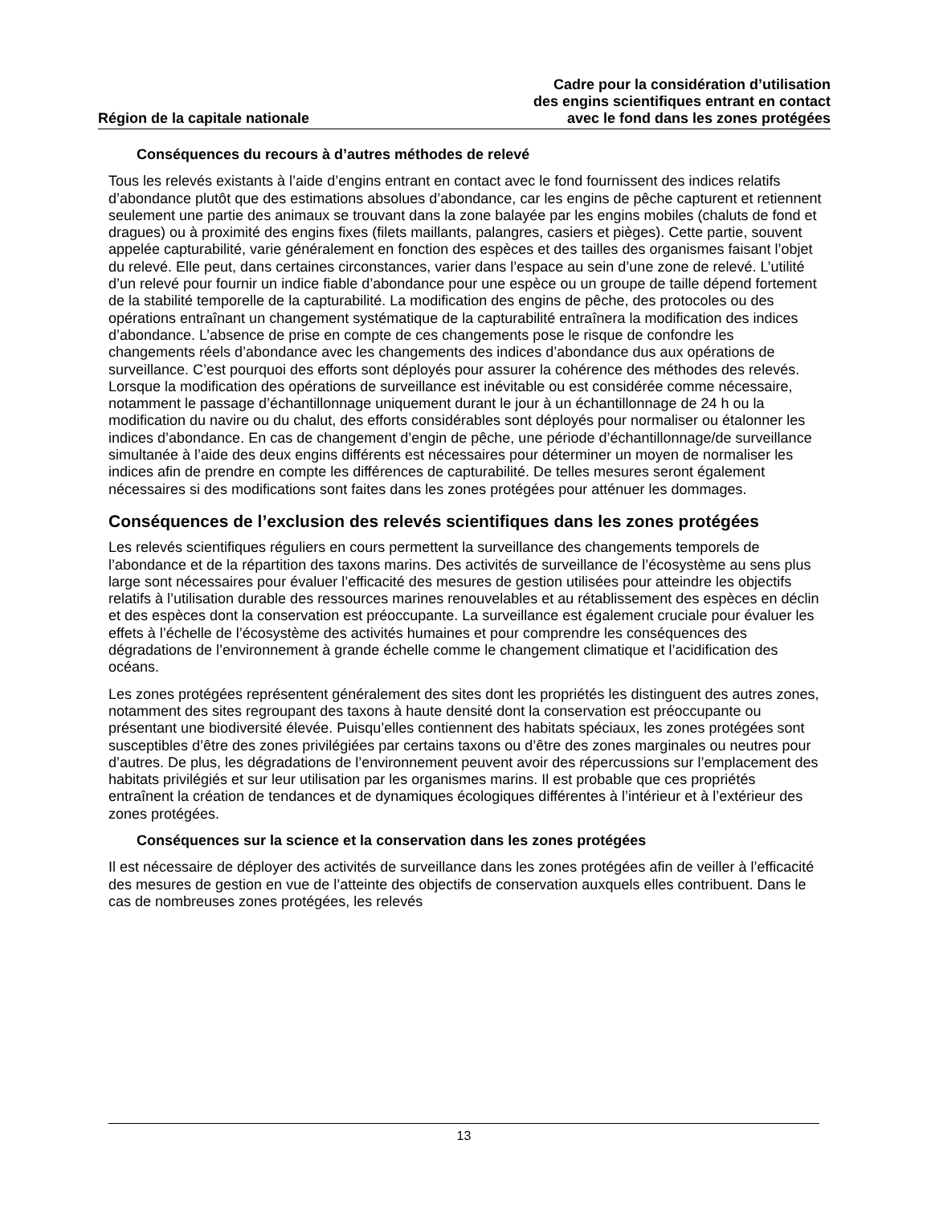Région de la capitale nationale
Cadre pour la considération d’utilisation
des engins scientifiques entrant en contact
avec le fond dans les zones protégées
Conséquences du recours à d’autres méthodes de relevé
Tous les relevés existants à l’aide d’engins entrant en contact avec le fond fournissent des indices relatifs d’abondance plutôt que des estimations absolues d’abondance, car les engins de pêche capturent et retiennent seulement une partie des animaux se trouvant dans la zone balayée par les engins mobiles (chaluts de fond et dragues) ou à proximité des engins fixes (filets maillants, palangres, casiers et pièges). Cette partie, souvent appelée capturabilité, varie généralement en fonction des espèces et des tailles des organismes faisant l’objet du relevé. Elle peut, dans certaines circonstances, varier dans l’espace au sein d’une zone de relevé. L’utilité d’un relevé pour fournir un indice fiable d’abondance pour une espèce ou un groupe de taille dépend fortement de la stabilité temporelle de la capturabilité. La modification des engins de pêche, des protocoles ou des opérations entraînant un changement systématique de la capturabilité entraînera la modification des indices d’abondance. L’absence de prise en compte de ces changements pose le risque de confondre les changements réels d’abondance avec les changements des indices d’abondance dus aux opérations de surveillance. C’est pourquoi des efforts sont déployés pour assurer la cohérence des méthodes des relevés. Lorsque la modification des opérations de surveillance est inévitable ou est considérée comme nécessaire, notamment le passage d’échantillonnage uniquement durant le jour à un échantillonnage de 24 h ou la modification du navire ou du chalut, des efforts considérables sont déployés pour normaliser ou étalonner les indices d’abondance. En cas de changement d’engin de pêche, une période d’échantillonnage/de surveillance simultanée à l’aide des deux engins différents est nécessaires pour déterminer un moyen de normaliser les indices afin de prendre en compte les différences de capturabilité. De telles mesures seront également nécessaires si des modifications sont faites dans les zones protégées pour atténuer les dommages.
Conséquences de l’exclusion des relevés scientifiques dans les zones protégées
Les relevés scientifiques réguliers en cours permettent la surveillance des changements temporels de l’abondance et de la répartition des taxons marins. Des activités de surveillance de l’écosystème au sens plus large sont nécessaires pour évaluer l’efficacité des mesures de gestion utilisées pour atteindre les objectifs relatifs à l’utilisation durable des ressources marines renouvelables et au rétablissement des espèces en déclin et des espèces dont la conservation est préoccupante. La surveillance est également cruciale pour évaluer les effets à l’échelle de l’écosystème des activités humaines et pour comprendre les conséquences des dégradations de l’environnement à grande échelle comme le changement climatique et l’acidification des océans.
Les zones protégées représentent généralement des sites dont les propriétés les distinguent des autres zones, notamment des sites regroupant des taxons à haute densité dont la conservation est préoccupante ou présentant une biodiversité élevée. Puisqu’elles contiennent des habitats spéciaux, les zones protégées sont susceptibles d’être des zones privilégiées par certains taxons ou d’être des zones marginales ou neutres pour d’autres. De plus, les dégradations de l’environnement peuvent avoir des répercussions sur l’emplacement des habitats privilégiés et sur leur utilisation par les organismes marins. Il est probable que ces propriétés entraînent la création de tendances et de dynamiques écologiques différentes à l’intérieur et à l’extérieur des zones protégées.
Conséquences sur la science et la conservation dans les zones protégées
Il est nécessaire de déployer des activités de surveillance dans les zones protégées afin de veiller à l’efficacité des mesures de gestion en vue de l’atteinte des objectifs de conservation auxquels elles contribuent. Dans le cas de nombreuses zones protégées, les relevés
13